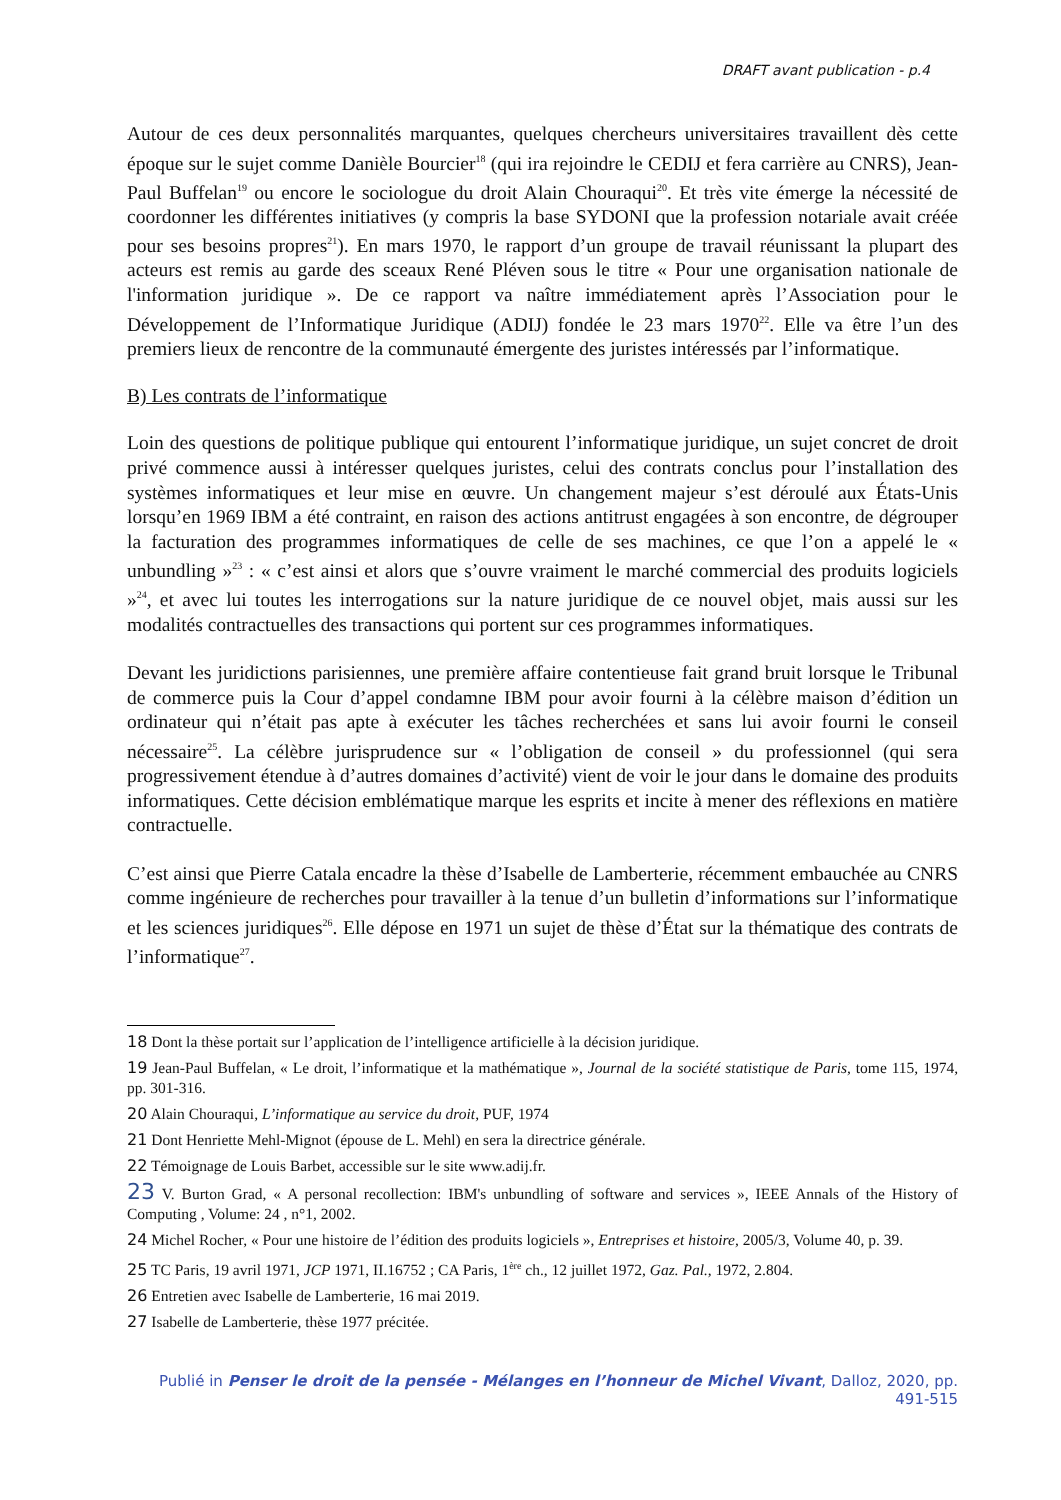DRAFT avant publication - p.4
Autour de ces deux personnalités marquantes, quelques chercheurs universitaires travaillent dès cette époque sur le sujet comme Danièle Bourcier<sup>18</sup> (qui ira rejoindre le CEDIJ et fera carrière au CNRS), Jean-Paul Buffelan<sup>19</sup> ou encore le sociologue du droit Alain Chouraqui<sup>20</sup>. Et très vite émerge la nécessité de coordonner les différentes initiatives (y compris la base SYDONI que la profession notariale avait créée pour ses besoins propres<sup>21</sup>). En mars 1970, le rapport d’un groupe de travail réunissant la plupart des acteurs est remis au garde des sceaux René Pléven sous le titre « Pour une organisation nationale de l'information juridique ». De ce rapport va naître immédiatement après l’Association pour le Développement de l’Informatique Juridique (ADIJ) fondée le 23 mars 1970<sup>22</sup>. Elle va être l’un des premiers lieux de rencontre de la communauté émergente des juristes intéressés par l’informatique.
B) Les contrats de l’informatique
Loin des questions de politique publique qui entourent l’informatique juridique, un sujet concret de droit privé commence aussi à intéresser quelques juristes, celui des contrats conclus pour l’installation des systèmes informatiques et leur mise en œuvre. Un changement majeur s’est déroulé aux États-Unis lorsqu’en 1969 IBM a été contraint, en raison des actions antitrust engagées à son encontre, de dégrouper la facturation des programmes informatiques de celle de ses machines, ce que l’on a appelé le « unbundling »<sup>23</sup> : « c’est ainsi et alors que s’ouvre vraiment le marché commercial des produits logiciels »<sup>24</sup>, et avec lui toutes les interrogations sur la nature juridique de ce nouvel objet, mais aussi sur les modalités contractuelles des transactions qui portent sur ces programmes informatiques.
Devant les juridictions parisiennes, une première affaire contentieuse fait grand bruit lorsque le Tribunal de commerce puis la Cour d’appel condamne IBM pour avoir fourni à la célèbre maison d’édition un ordinateur qui n’était pas apte à exécuter les tâches recherchées et sans lui avoir fourni le conseil nécessaire<sup>25</sup>. La célèbre jurisprudence sur « l’obligation de conseil » du professionnel (qui sera progressivement étendue à d’autres domaines d’activité) vient de voir le jour dans le domaine des produits informatiques. Cette décision emblématique marque les esprits et incite à mener des réflexions en matière contractuelle.
C’est ainsi que Pierre Catala encadre la thèse d’Isabelle de Lamberterie, récemment embauchée au CNRS comme ingénieure de recherches pour travailler à la tenue d’un bulletin d’informations sur l’informatique et les sciences juridiques<sup>26</sup>. Elle dépose en 1971 un sujet de thèse d’État sur la thématique des contrats de l’informatique<sup>27</sup>.
18 Dont la thèse portait sur l’application de l’intelligence artificielle à la décision juridique.
19 Jean-Paul Buffelan, « Le droit, l’informatique et la mathématique », Journal de la société statistique de Paris, tome 115, 1974, pp. 301-316.
20 Alain Chouraqui, L’informatique au service du droit, PUF, 1974
21 Dont Henriette Mehl-Mignot (épouse de L. Mehl) en sera la directrice générale.
22 Témoignage de Louis Barbet, accessible sur le site www.adij.fr.
23 V. Burton Grad, « A personal recollection: IBM's unbundling of software and services », IEEE Annals of the History of Computing , Volume: 24 , n°1, 2002.
24 Michel Rocher, « Pour une histoire de l’édition des produits logiciels », Entreprises et histoire, 2005/3, Volume 40, p. 39.
25 TC Paris, 19 avril 1971, JCP 1971, II.16752 ; CA Paris, 1<sup>ère</sup> ch., 12 juillet 1972, Gaz. Pal., 1972, 2.804.
26 Entretien avec Isabelle de Lamberterie, 16 mai 2019.
27 Isabelle de Lamberterie, thèse 1977 précitée.
Publié in Penser le droit de la pensée - Mélanges en l’honneur de Michel Vivant, Dalloz, 2020, pp. 491-515